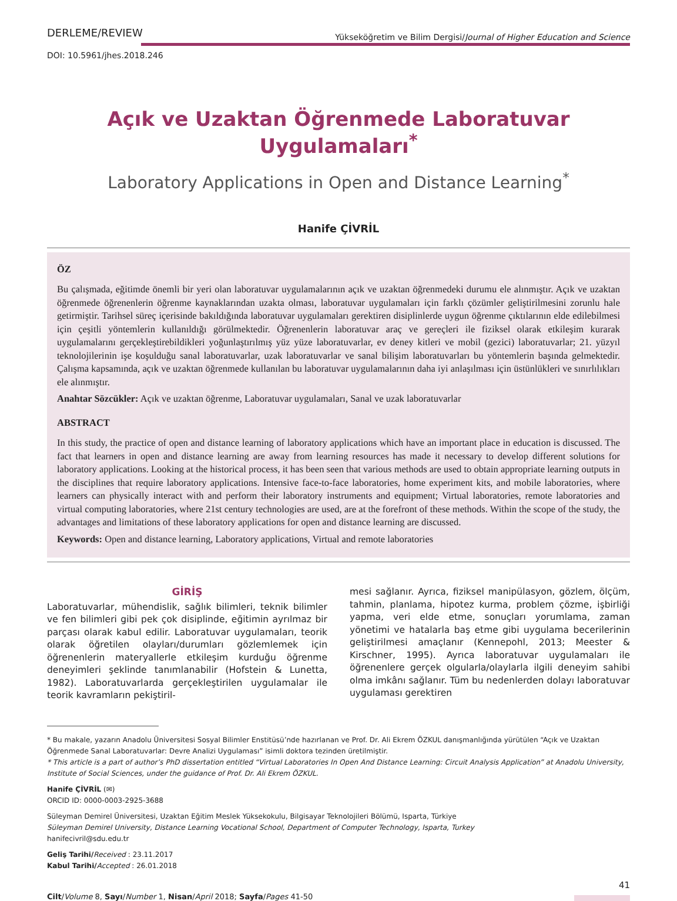DERLEME/REVIEW Yükseköğretim ve Bilim Dergisi/Journal of Higher Education and Science
DOI: 10.5961/jhes.2018.246
Açık ve Uzaktan Öğrenmede Laboratuvar Uygulamaları<sup>*</sup>
Laboratory Applications in Open and Distance Learning<sup>*</sup>
Hanife ÇİVRİL
ÖZ
Bu çalışmada, eğitimde önemli bir yeri olan laboratuvar uygulamalarının açık ve uzaktan öğrenmedeki durumu ele alınmıştır. Açık ve uzaktan öğrenmede öğrenenlerin öğrenme kaynaklarından uzakta olması, laboratuvar uygulamaları için farklı çözümler geliştirilmesini zorunlu hale getirmiştir. Tarihsel süreç içerisinde bakıldığında laboratuvar uygulamaları gerektiren disiplinlerde uygun öğrenme çıktılarının elde edilebilmesi için çeşitli yöntemlerin kullanıldığı görülmektedir. Öğrenenlerin laboratuvar araç ve gereçleri ile fiziksel olarak etkileşim kurarak uygulamalarını gerçekleştirebildikleri yoğunlaştırılmış yüz yüze laboratuvarlar, ev deney kitleri ve mobil (gezici) laboratuvarlar; 21. yüzyıl teknolojilerinin işe koşulduğu sanal laboratuvarlar, uzak laboratuvarlar ve sanal bilişim laboratuvarları bu yöntemlerin başında gelmektedir. Çalışma kapsamında, açık ve uzaktan öğrenmede kullanılan bu laboratuvar uygulamalarının daha iyi anlaşılması için üstünlükleri ve sınırlılıkları ele alınmıştır.
Anahtar Sözcükler: Açık ve uzaktan öğrenme, Laboratuvar uygulamaları, Sanal ve uzak laboratuvarlar
ABSTRACT
In this study, the practice of open and distance learning of laboratory applications which have an important place in education is discussed. The fact that learners in open and distance learning are away from learning resources has made it necessary to develop different solutions for laboratory applications. Looking at the historical process, it has been seen that various methods are used to obtain appropriate learning outputs in the disciplines that require laboratory applications. Intensive face-to-face laboratories, home experiment kits, and mobile laboratories, where learners can physically interact with and perform their laboratory instruments and equipment; Virtual laboratories, remote laboratories and virtual computing laboratories, where 21st century technologies are used, are at the forefront of these methods. Within the scope of the study, the advantages and limitations of these laboratory applications for open and distance learning are discussed.
Keywords: Open and distance learning, Laboratory applications, Virtual and remote laboratories
GİRİŞ
Laboratuvarlar, mühendislik, sağlık bilimleri, teknik bilimler ve fen bilimleri gibi pek çok disiplinde, eğitimin ayrılmaz bir parçası olarak kabul edilir. Laboratuvar uygulamaları, teorik olarak öğretilen olayları/durumları gözlemlemek için öğrenenlerin materyallerle etkileşim kurduğu öğrenme deneyimleri şeklinde tanımlanabilir (Hofstein & Lunetta, 1982). Laboratuvarlarda gerçekleştirilen uygulamalar ile teorik kavramların pekiştiril-
mesi sağlanır. Ayrıca, fiziksel manipülasyon, gözlem, ölçüm, tahmin, planlama, hipotez kurma, problem çözme, işbirliği yapma, veri elde etme, sonuçları yorumlama, zaman yönetimi ve hatalarla baş etme gibi uygulama becerilerinin geliştirilmesi amaçlanır (Kennepohl, 2013; Meester & Kirschner, 1995). Ayrıca laboratuvar uygulamaları ile öğrenenlere gerçek olgularla/olaylarla ilgili deneyim sahibi olma imkânı sağlanır. Tüm bu nedenlerden dolayı laboratuvar uygulaması gerektiren
* Bu makale, yazarın Anadolu Üniversitesi Sosyal Bilimler Enstitüsü’nde hazırlanan ve Prof. Dr. Ali Ekrem ÖZKUL danışmanlığında yürütülen “Açık ve Uzaktan Öğrenmede Sanal Laboratuvarlar: Devre Analizi Uygulaması” isimli doktora tezinden üretilmiştir.
* This article is a part of author’s PhD dissertation entitled “Virtual Laboratories In Open And Distance Learning: Circuit Analysis Application” at Anadolu University, Institute of Social Sciences, under the guidance of Prof. Dr. Ali Ekrem ÖZKUL.
Hanife ÇİVRİL (✉)
ORCID ID: 0000-0003-2925-3688
Süleyman Demirel Üniversitesi, Uzaktan Eğitim Meslek Yüksekokulu, Bilgisayar Teknolojileri Bölümü, Isparta, Türkiye
Süleyman Demirel University, Distance Learning Vocational School, Department of Computer Technology, Isparta, Turkey
hanifecivril@sdu.edu.tr
Geliş Tarihi/Received : 23.11.2017
Kabul Tarihi/Accepted : 26.01.2018
Cilt/Volume 8, Sayı/Number 1, Nisan/April 2018; Sayfa/Pages 41-50 41